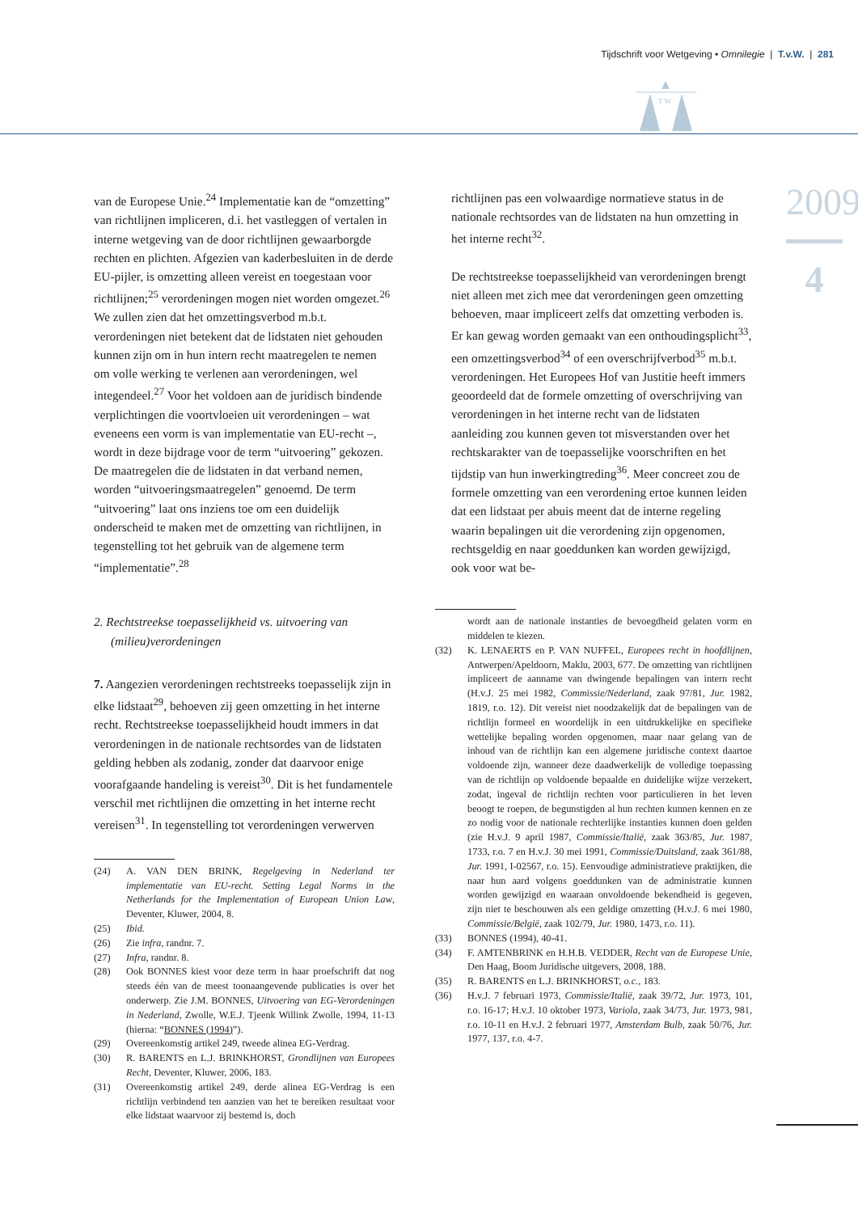Tijdschrift voor Wetgeving • Omnilegie | T.v.W. | 281
T W
2009
4
van de Europese Unie.<sup>24</sup> Implementatie kan de “omzetting” van richtlijnen impliceren, d.i. het vastleggen of vertalen in interne wetgeving van de door richtlijnen gewaarborgde rechten en plichten. Afgezien van kaderbesluiten in de derde EU-pijler, is omzetting alleen vereist en toegestaan voor richtlijnen;<sup>25</sup> verordeningen mogen niet worden omgezet.<sup>26</sup> We zullen zien dat het omzettingsverbod m.b.t. verordeningen niet betekent dat de lidstaten niet gehouden kunnen zijn om in hun intern recht maatregelen te nemen om volle werking te verlenen aan verordeningen, wel integendeel.<sup>27</sup> Voor het voldoen aan de juridisch bindende verplichtingen die voortvloeien uit verordeningen – wat eveneens een vorm is van implementatie van EU-recht –, wordt in deze bijdrage voor de term “uitvoering” gekozen. De maatregelen die de lidstaten in dat verband nemen, worden “uitvoeringsmaatregelen” genoemd. De term “uitvoering” laat ons inziens toe om een duidelijk onderscheid te maken met de omzetting van richtlijnen, in tegenstelling tot het gebruik van de algemene term “implementatie”.<sup>28</sup>
2. Rechtstreekse toepasselijkheid vs. uitvoering van (milieu)verordeningen
7. Aangezien verordeningen rechtstreeks toepasselijk zijn in elke lidstaat<sup>29</sup>, behoeven zij geen omzetting in het interne recht. Rechtstreekse toepasselijkheid houdt immers in dat verordeningen in de nationale rechtsordes van de lidstaten gelding hebben als zodanig, zonder dat daarvoor enige voorafgaande handeling is vereist<sup>30</sup>. Dit is het fundamentele verschil met richtlijnen die omzetting in het interne recht vereisen<sup>31</sup>. In tegenstelling tot verordeningen verwerven
(24) A. VAN DEN BRINK, Regelgeving in Nederland ter implementatie van EU-recht. Setting Legal Norms in the Netherlands for the Implementation of European Union Law, Deventer, Kluwer, 2004, 8.
(25) Ibid.
(26) Zie infra, randnr. 7.
(27) Infra, randnr. 8.
(28) Ook BONNES kiest voor deze term in haar proefschrift dat nog steeds één van de meest toonaangevende publicaties is over het onderwerp. Zie J.M. BONNES, Uitvoering van EG-Verordeningen in Nederland, Zwolle, W.E.J. Tjeenk Willink Zwolle, 1994, 11-13 (hierna: “BONNES (1994)”).
(29) Overeenkomstig artikel 249, tweede alinea EG-Verdrag.
(30) R. BARENTS en L.J. BRINKHORST, Grondlijnen van Europees Recht, Deventer, Kluwer, 2006, 183.
(31) Overeenkomstig artikel 249, derde alinea EG-Verdrag is een richtlijn verbindend ten aanzien van het te bereiken resultaat voor elke lidstaat waarvoor zij bestemd is, doch
richtlijnen pas een volwaardige normatieve status in de nationale rechtsordes van de lidstaten na hun omzetting in het interne recht<sup>32</sup>.
De rechtstreekse toepasselijkheid van verordeningen brengt niet alleen met zich mee dat verordeningen geen omzetting behoeven, maar impliceert zelfs dat omzetting verboden is. Er kan gewag worden gemaakt van een onthoudingsplicht<sup>33</sup>, een omzettingsverbod<sup>34</sup> of een overschrijfverbod<sup>35</sup> m.b.t. verordeningen. Het Europees Hof van Justitie heeft immers geoordeeld dat de formele omzetting of overschrijving van verordeningen in het interne recht van de lidstaten aanleiding zou kunnen geven tot misverstanden over het rechtskarakter van de toepasselijke voorschriften en het tijdstip van hun inwerkingtreding<sup>36</sup>. Meer concreet zou de formele omzetting van een verordening ertoe kunnen leiden dat een lidstaat per abuis meent dat de interne regeling waarin bepalingen uit die verordening zijn opgenomen, rechtsgeldig en naar goeddunken kan worden gewijzigd, ook voor wat be-
wordt aan de nationale instanties de bevoegdheid gelaten vorm en middelen te kiezen.
(32) K. LENAERTS en P. VAN NUFFEL, Europees recht in hoofdlijnen, Antwerpen/Apeldoorn, Maklu, 2003, 677. De omzetting van richtlijnen impliceert de aanname van dwingende bepalingen van intern recht (H.v.J. 25 mei 1982, Commissie/Nederland, zaak 97/81, Jur. 1982, 1819, r.o. 12). Dit vereist niet noodzakelijk dat de bepalingen van de richtlijn formeel en woordelijk in een uitdrukkelijke en specifieke wettelijke bepaling worden opgenomen, maar naar gelang van de inhoud van de richtlijn kan een algemene juridische context daartoe voldoende zijn, wanneer deze daadwerkelijk de volledige toepassing van de richtlijn op voldoende bepaalde en duidelijke wijze verzekert, zodat, ingeval de richtlijn rechten voor particulieren in het leven beoogt te roepen, de begunstigden al hun rechten kunnen kennen en ze zo nodig voor de nationale rechterlijke instanties kunnen doen gelden (zie H.v.J. 9 april 1987, Commissie/Italië, zaak 363/85, Jur. 1987, 1733, r.o. 7 en H.v.J. 30 mei 1991, Commissie/Duitsland, zaak 361/88, Jur. 1991, I-02567, r.o. 15). Eenvoudige administratieve praktijken, die naar hun aard volgens goeddunken van de administratie kunnen worden gewijzigd en waaraan onvoldoende bekendheid is gegeven, zijn niet te beschouwen als een geldige omzetting (H.v.J. 6 mei 1980, Commissie/België, zaak 102/79, Jur. 1980, 1473, r.o. 11).
(33) BONNES (1994), 40-41.
(34) F. AMTENBRINK en H.H.B. VEDDER, Recht van de Europese Unie, Den Haag, Boom Juridische uitgevers, 2008, 188.
(35) R. BARENTS en L.J. BRINKHORST, o.c., 183.
(36) H.v.J. 7 februari 1973, Commissie/Italië, zaak 39/72, Jur. 1973, 101, r.o. 16-17; H.v.J. 10 oktober 1973, Variola, zaak 34/73, Jur. 1973, 981, r.o. 10-11 en H.v.J. 2 februari 1977, Amsterdam Bulb, zaak 50/76, Jur. 1977, 137, r.o. 4-7.